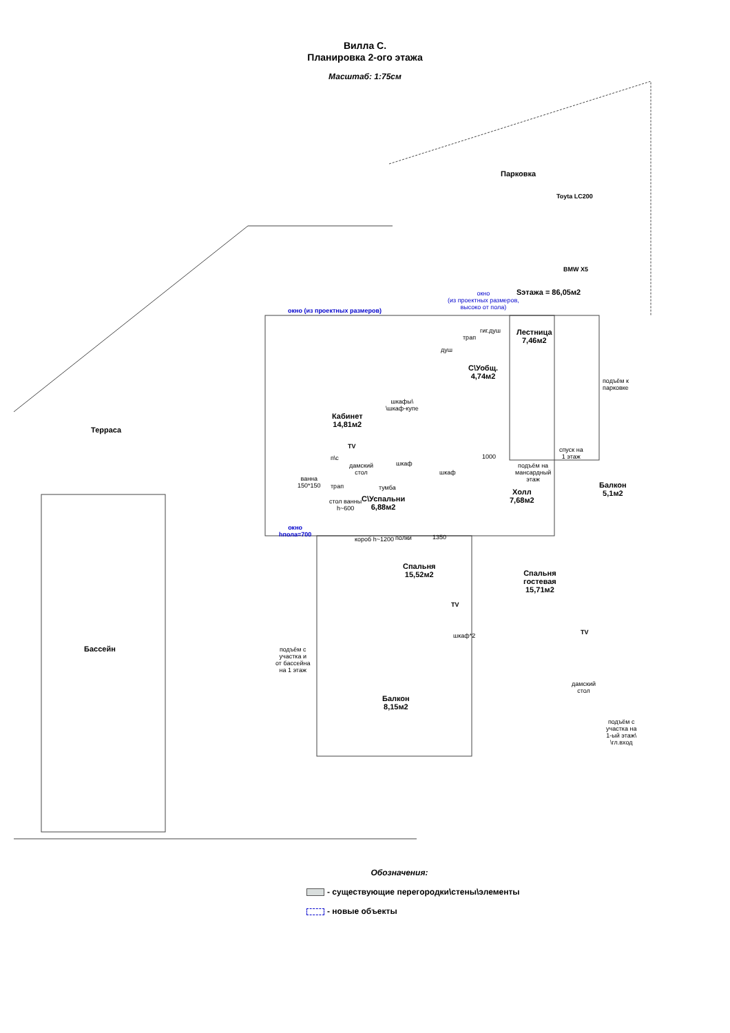Вилла С.
Планировка 2-ого этажа
Масштаб: 1:75см
Парковка
Toyta LC200
BMW X5
Sэтажа = 86,05м2
окно
(из проектных размеров,
высоко от пола)
окно (из проектных размеров)
Лестница
7,46м2
гиг.душ
трап
душ
С\Уобщ.
4,74м2
подъём к
парковке
шкафы\
\шкаф-купе
Кабинет
14,81м2
Терраса
TV
1000
спуск на
1 этаж
п\с
дамский
стол
шкаф
шкаф
подъём на
мансардный
этаж
ванна
150*150
трап тумба
Балкон
5,1м2
Холл
7,68м2
стол ванны
h~600
С\Успальни
6,88м2
окно
hпола=700
полки 1350
короб h~1200
Спальня
15,52м2
Спальня
гостевая
15,71м2
TV
TV
шкаф*2
Бассейн
подъём с
участка и
от бассейна
на 1 этаж
дамский
стол
Балкон
8,15м2
подъём с
участка на
1-ый этаж\
\гл.вход
Обозначения:
- существующие перегородки\стены\элементы
- новые объекты